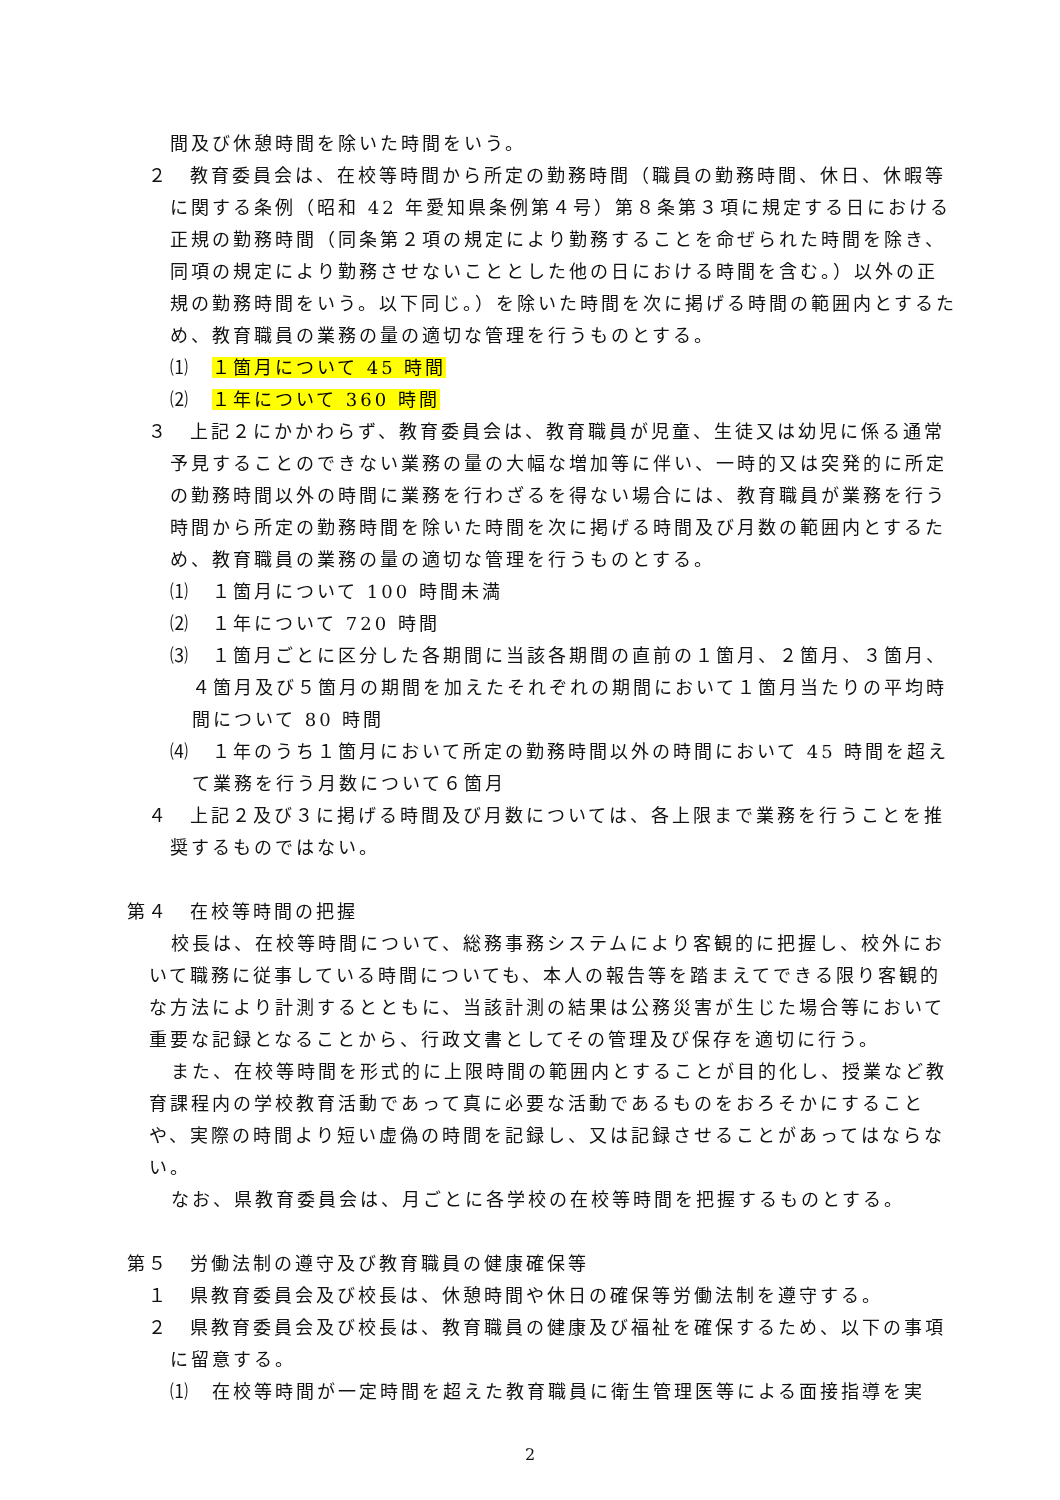間及び休憩時間を除いた時間をいう。
２　教育委員会は、在校等時間から所定の勤務時間（職員の勤務時間、休日、休暇等に関する条例（昭和 42 年愛知県条例第４号）第８条第３項に規定する日における正規の勤務時間（同条第２項の規定により勤務することを命ぜられた時間を除き、同項の規定により勤務させないこととした他の日における時間を含む。）以外の正規の勤務時間をいう。以下同じ。）を除いた時間を次に掲げる時間の範囲内とするため、教育職員の業務の量の適切な管理を行うものとする。
⑴　１箇月について 45 時間
⑵　１年について 360 時間
３　上記２にかかわらず、教育委員会は、教育職員が児童、生徒又は幼児に係る通常予見することのできない業務の量の大幅な増加等に伴い、一時的又は突発的に所定の勤務時間以外の時間に業務を行わざるを得ない場合には、教育職員が業務を行う時間から所定の勤務時間を除いた時間を次に掲げる時間及び月数の範囲内とするため、教育職員の業務の量の適切な管理を行うものとする。
⑴　１箇月について 100 時間未満
⑵　１年について 720 時間
⑶　１箇月ごとに区分した各期間に当該各期間の直前の１箇月、２箇月、３箇月、４箇月及び５箇月の期間を加えたそれぞれの期間において１箇月当たりの平均時間について 80 時間
⑷　１年のうち１箇月において所定の勤務時間以外の時間において 45 時間を超えて業務を行う月数について６箇月
４　上記２及び３に掲げる時間及び月数については、各上限まで業務を行うことを推奨するものではない。
第４　在校等時間の把握
校長は、在校等時間について、総務事務システムにより客観的に把握し、校外において職務に従事している時間についても、本人の報告等を踏まえてできる限り客観的な方法により計測するとともに、当該計測の結果は公務災害が生じた場合等において重要な記録となることから、行政文書としてその管理及び保存を適切に行う。
また、在校等時間を形式的に上限時間の範囲内とすることが目的化し、授業など教育課程内の学校教育活動であって真に必要な活動であるものをおろそかにすることや、実際の時間より短い虚偽の時間を記録し、又は記録させることがあってはならない。
なお、県教育委員会は、月ごとに各学校の在校等時間を把握するものとする。
第５　労働法制の遵守及び教育職員の健康確保等
１　県教育委員会及び校長は、休憩時間や休日の確保等労働法制を遵守する。
２　県教育委員会及び校長は、教育職員の健康及び福祉を確保するため、以下の事項に留意する。
⑴　在校等時間が一定時間を超えた教育職員に衛生管理医等による面接指導を実
2